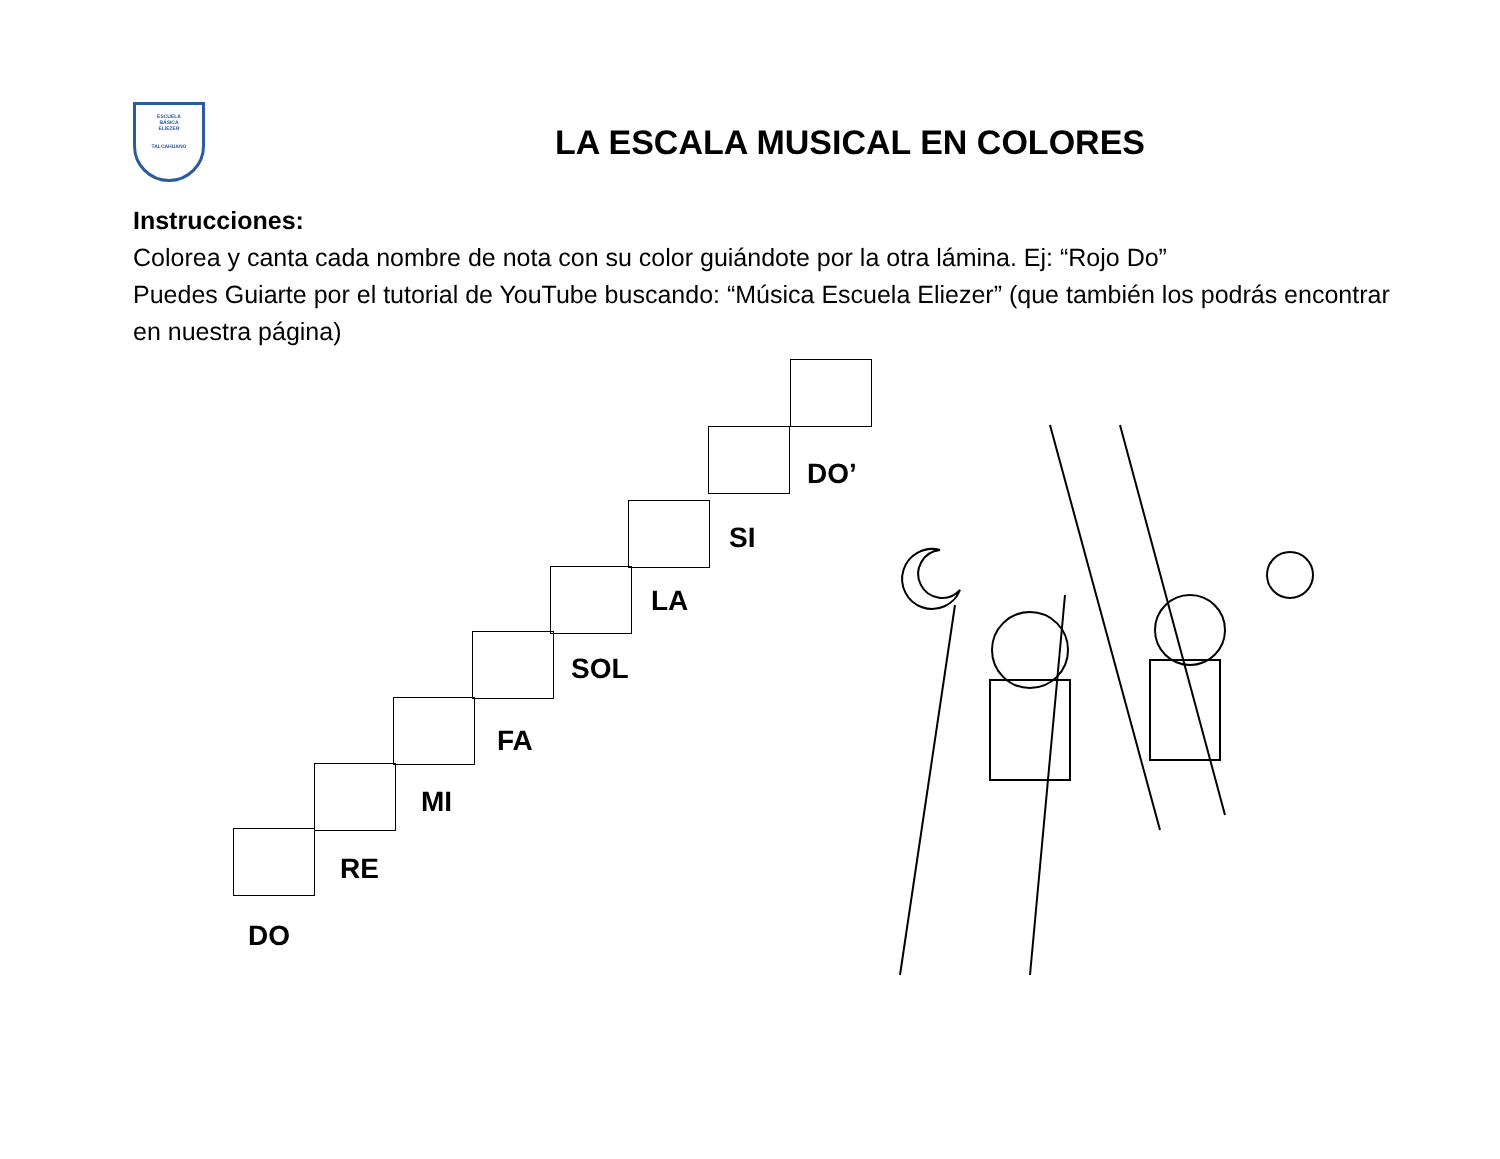ESCUELA
BÁSICA
ELIEZER
TALCAHUANO
LA ESCALA MUSICAL EN COLORES
Instrucciones:
Colorea y canta cada nombre de nota con su color guiándote por la otra lámina. Ej: “Rojo Do”
Puedes Guiarte por el tutorial de YouTube buscando: “Música Escuela Eliezer” (que también los podrás encontrar en nuestra página)
DO
RE
MI
FA
SOL
LA
SI
DO’